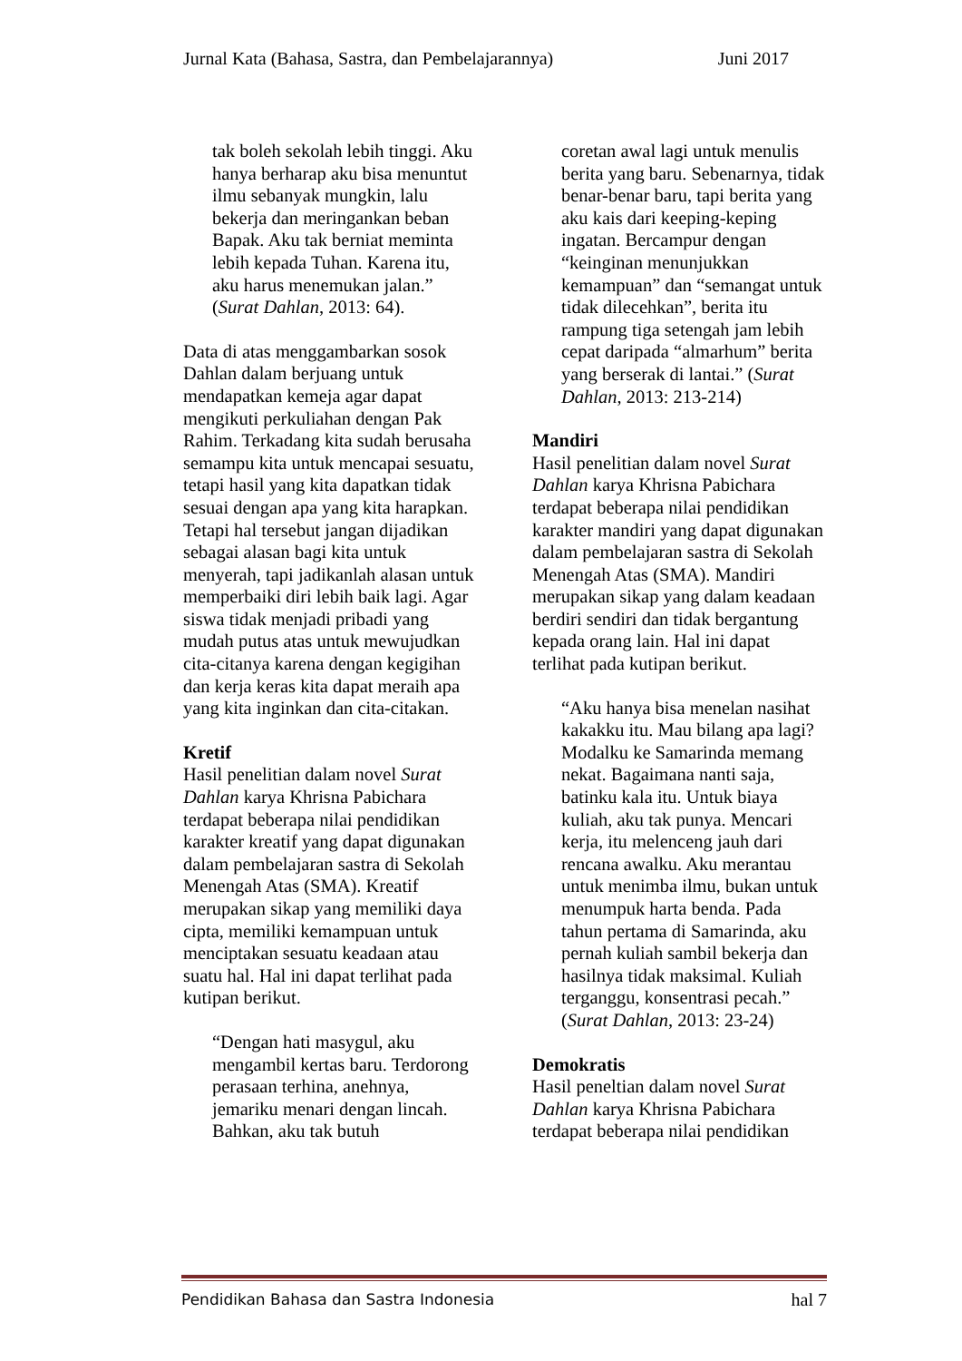Jurnal Kata (Bahasa, Sastra, dan Pembelajarannya) Juni 2017
tak boleh sekolah lebih tinggi. Aku hanya berharap aku bisa menuntut ilmu sebanyak mungkin, lalu bekerja dan meringankan beban Bapak. Aku tak berniat meminta lebih kepada Tuhan. Karena itu, aku harus menemukan jalan.” (Surat Dahlan, 2013: 64).
Data di atas menggambarkan sosok Dahlan dalam berjuang untuk mendapatkan kemeja agar dapat mengikuti perkuliahan dengan Pak Rahim. Terkadang kita sudah berusaha semampu kita untuk mencapai sesuatu, tetapi hasil yang kita dapatkan tidak sesuai dengan apa yang kita harapkan. Tetapi hal tersebut jangan dijadikan sebagai alasan bagi kita untuk menyerah, tapi jadikanlah alasan untuk memperbaiki diri lebih baik lagi. Agar siswa tidak menjadi pribadi yang mudah putus atas untuk mewujudkan cita-citanya karena dengan kegigihan dan kerja keras kita dapat meraih apa yang kita inginkan dan cita-citakan.
Kretif
Hasil penelitian dalam novel Surat Dahlan karya Khrisna Pabichara terdapat beberapa nilai pendidikan karakter kreatif yang dapat digunakan dalam pembelajaran sastra di Sekolah Menengah Atas (SMA). Kreatif merupakan sikap yang memiliki daya cipta, memiliki kemampuan untuk menciptakan sesuatu keadaan atau suatu hal. Hal ini dapat terlihat pada kutipan berikut.
“Dengan hati masygul, aku mengambil kertas baru. Terdorong perasaan terhina, anehnya, jemariku menari dengan lincah. Bahkan, aku tak butuh
coretan awal lagi untuk menulis berita yang baru. Sebenarnya, tidak benar-benar baru, tapi berita yang aku kais dari keeping-keping ingatan. Bercampur dengan “keinginan menunjukkan kemampuan” dan “semangat untuk tidak dilecehkan”, berita itu rampung tiga setengah jam lebih cepat daripada “almarhum” berita yang berserak di lantai.” (Surat Dahlan, 2013: 213-214)
Mandiri
Hasil penelitian dalam novel Surat Dahlan karya Khrisna Pabichara terdapat beberapa nilai pendidikan karakter mandiri yang dapat digunakan dalam pembelajaran sastra di Sekolah Menengah Atas (SMA). Mandiri merupakan sikap yang dalam keadaan berdiri sendiri dan tidak bergantung kepada orang lain. Hal ini dapat terlihat pada kutipan berikut.
“Aku hanya bisa menelan nasihat kakakku itu. Mau bilang apa lagi? Modalku ke Samarinda memang nekat. Bagaimana nanti saja, batinku kala itu. Untuk biaya kuliah, aku tak punya. Mencari kerja, itu melenceng jauh dari rencana awalku. Aku merantau untuk menimba ilmu, bukan untuk menumpuk harta benda. Pada tahun pertama di Samarinda, aku pernah kuliah sambil bekerja dan hasilnya tidak maksimal. Kuliah terganggu, konsentrasi pecah.” (Surat Dahlan, 2013: 23-24)
Demokratis
Hasil peneltian dalam novel Surat Dahlan karya Khrisna Pabichara terdapat beberapa nilai pendidikan
Pendidikan Bahasa dan Sastra Indonesia hal 7